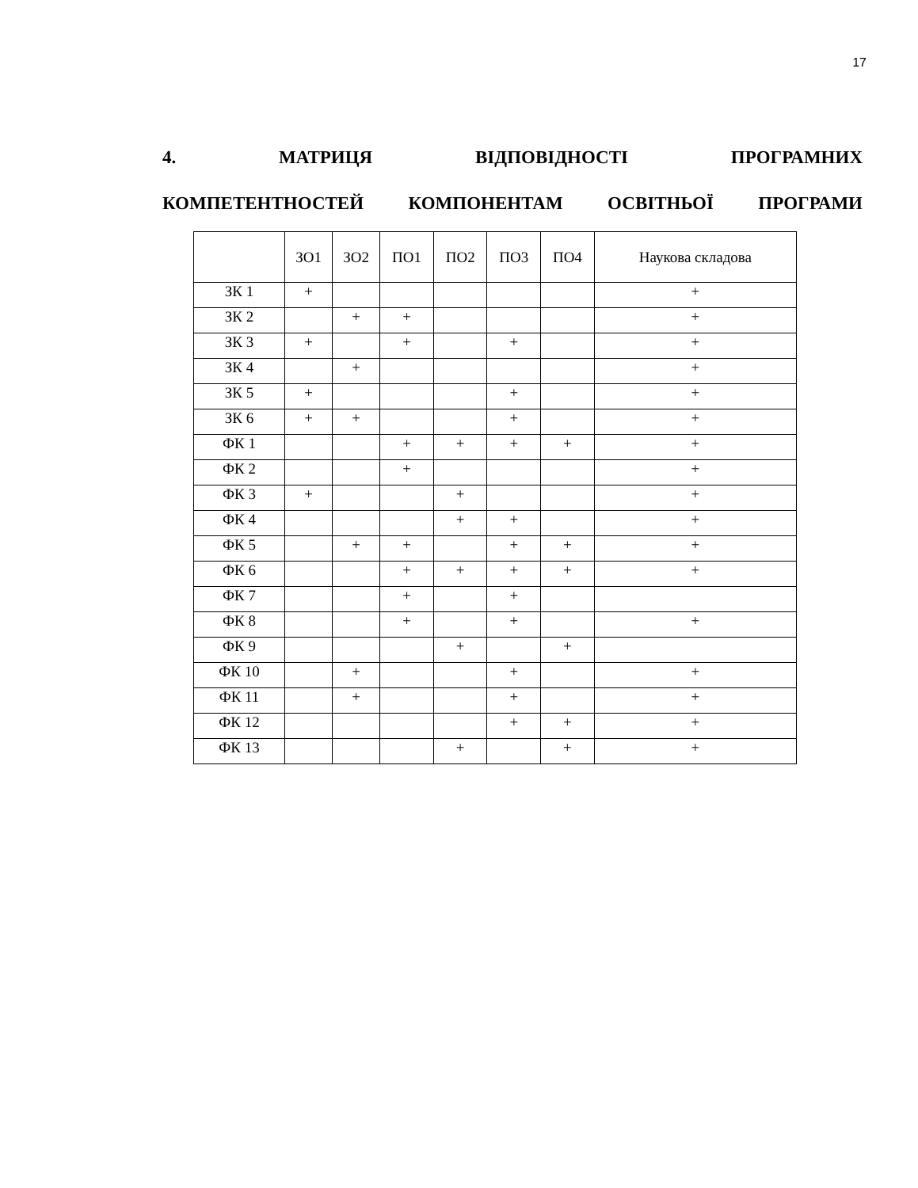17
4. МАТРИЦЯ ВІДПОВІДНОСТІ ПРОГРАМНИХ
КОМПЕТЕНТНОСТЕЙ КОМПОНЕНТАМ ОСВІТНЬОЇ ПРОГРАМИ
| | ЗО1 | ЗО2 | ПО1 | ПО2 | ПО3 | ПО4 | Наукова складова |
| --- | --- | --- | --- | --- | --- | --- | --- |
| ЗК 1 | + | | | | | | + |
| ЗК 2 | | + | + | | | | + |
| ЗК 3 | + | | + | | + | | + |
| ЗК 4 | | + | | | | | + |
| ЗК 5 | + | | | | + | | + |
| ЗК 6 | + | + | | | + | | + |
| ФК 1 | | | + | + | + | + | + |
| ФК 2 | | | + | | | | + |
| ФК 3 | + | | | + | | | + |
| ФК 4 | | | | + | + | | + |
| ФК 5 | | + | + | | + | + | + |
| ФК 6 | | | + | + | + | + | + |
| ФК 7 | | | + | | + | | |
| ФК 8 | | | + | | + | | + |
| ФК 9 | | | | + | | + | |
| ФК 10 | | + | | | + | | + |
| ФК 11 | | + | | | + | | + |
| ФК 12 | | | | | + | + | + |
| ФК 13 | | | | + | | + | + |